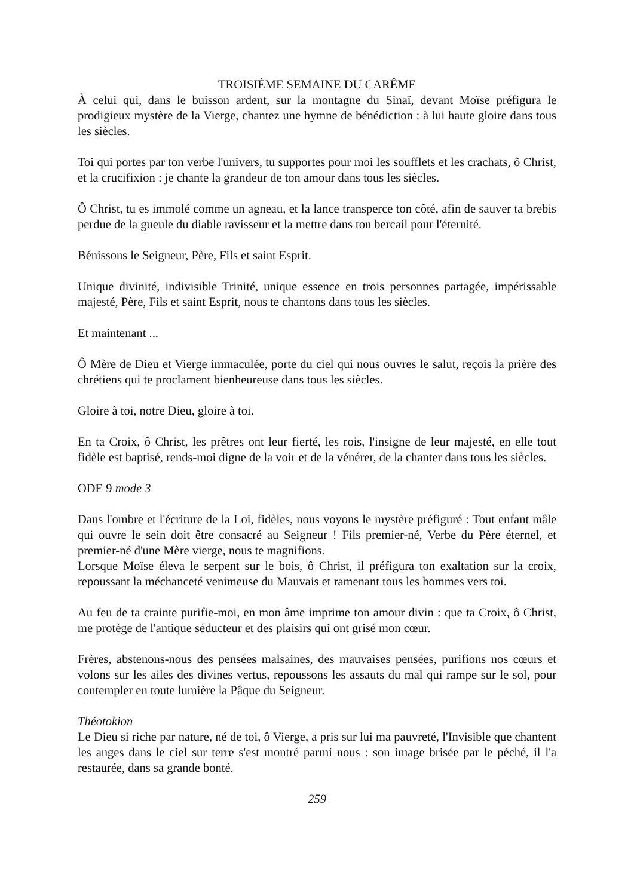TROISIÈME SEMAINE DU CARÊME
À celui qui, dans le buisson ardent, sur la montagne du Sinaï, devant Moïse préfigura le prodigieux mystère de la Vierge, chantez une hymne de bénédiction : à lui haute gloire dans tous les siècles.
Toi qui portes par ton verbe l'univers, tu supportes pour moi les soufflets et les crachats, ô Christ, et la crucifixion : je chante la grandeur de ton amour dans tous les siècles.
Ô Christ, tu es immolé comme un agneau, et la lance transperce ton côté, afin de sauver ta brebis perdue de la gueule du diable ravisseur et la mettre dans ton bercail pour l'éternité.
Bénissons le Seigneur, Père, Fils et saint Esprit.
Unique divinité, indivisible Trinité, unique essence en trois personnes partagée, impérissable majesté, Père, Fils et saint Esprit, nous te chantons dans tous les siècles.
Et maintenant ...
Ô Mère de Dieu et Vierge immaculée, porte du ciel qui nous ouvres le salut, reçois la prière des chrétiens qui te proclament bienheureuse dans tous les siècles.
Gloire à toi, notre Dieu, gloire à toi.
En ta Croix, ô Christ, les prêtres ont leur fierté, les rois, l'insigne de leur majesté, en elle tout fidèle est baptisé, rends-moi digne de la voir et de la vénérer, de la chanter dans tous les siècles.
ODE 9 mode 3
Dans l'ombre et l'écriture de la Loi, fidèles, nous voyons le mystère préfiguré : Tout enfant mâle qui ouvre le sein doit être consacré au Seigneur ! Fils premier-né, Verbe du Père éternel, et premier-né d'une Mère vierge, nous te magnifions.
Lorsque Moïse éleva le serpent sur le bois, ô Christ, il préfigura ton exaltation sur la croix, repoussant la méchanceté venimeuse du Mauvais et ramenant tous les hommes vers toi.
Au feu de ta crainte purifie-moi, en mon âme imprime ton amour divin : que ta Croix, ô Christ, me protège de l'antique séducteur et des plaisirs qui ont grisé mon cœur.
Frères, abstenons-nous des pensées malsaines, des mauvaises pensées, purifions nos cœurs et volons sur les ailes des divines vertus, repoussons les assauts du mal qui rampe sur le sol, pour contempler en toute lumière la Pâque du Seigneur.
Théotokion
Le Dieu si riche par nature, né de toi, ô Vierge, a pris sur lui ma pauvreté, l'Invisible que chantent les anges dans le ciel sur terre s'est montré parmi nous : son image brisée par le péché, il l'a restaurée, dans sa grande bonté.
259